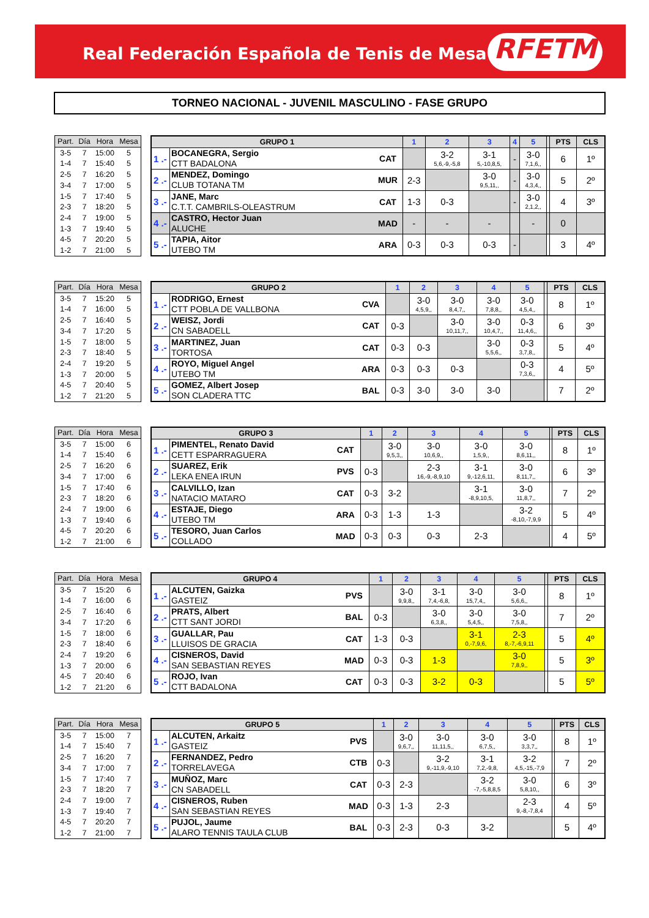Real Federación Española de Tenis de Mesa RFETM
TORNEO NACIONAL - JUVENIL MASCULINO - FASE GRUPO
| Part. | Día | Hora | Mesa |
| --- | --- | --- | --- |
| 3-5 | 7 | 15:00 | 5 |
| 1-4 | 7 | 15:40 | 5 |
| 2-5 | 7 | 16:20 | 5 |
| 3-4 | 7 | 17:00 | 5 |
| 1-5 | 7 | 17:40 | 5 |
| 2-3 | 7 | 18:20 | 5 |
| 2-4 | 7 | 19:00 | 5 |
| 1-3 | 7 | 19:40 | 5 |
| 4-5 | 7 | 20:20 | 5 |
| 1-2 | 7 | 21:00 | 5 |
| GRUPO 1 | | | 1 | 2 | 3 | 4 | 5 | | PTS | CLS |
| --- | --- | --- | --- | --- | --- | --- | --- | --- | --- | --- |
| 1 .- | BOCANEGRA, Sergio CTT BADALONA | CAT | | 3-2 5,6,-9,-5,8 | 3-1 5,-10,8,5, | - | 3-0 7,1,6,, | | 6 | 1º |
| 2 .- | MENDEZ, Domingo CLUB TOTANA TM | MUR | 2-3 | | 3-0 9,5,11,, | - | 3-0 4,3,4,, | | 5 | 2º |
| 3 .- | JANE, Marc C.T.T. CAMBRILS-OLEASTRUM | CAT | 1-3 | 0-3 | | - | 3-0 2,1,2,, | | 4 | 3º |
| 4 .- | CASTRO, Hector Juan ALUCHE | MAD | - | - | - | | - | | 0 | |
| 5 .- | TAPIA, Aitor UTEBO TM | ARA | 0-3 | 0-3 | 0-3 | - | | | 3 | 4º |
| Part. | Día | Hora | Mesa |
| --- | --- | --- | --- |
| 3-5 | 7 | 15:20 | 5 |
| 1-4 | 7 | 16:00 | 5 |
| 2-5 | 7 | 16:40 | 5 |
| 3-4 | 7 | 17:20 | 5 |
| 1-5 | 7 | 18:00 | 5 |
| 2-3 | 7 | 18:40 | 5 |
| 2-4 | 7 | 19:20 | 5 |
| 1-3 | 7 | 20:00 | 5 |
| 4-5 | 7 | 20:40 | 5 |
| 1-2 | 7 | 21:20 | 5 |
| GRUPO 2 | | | 1 | 2 | 3 | 4 | 5 | | PTS | CLS |
| --- | --- | --- | --- | --- | --- | --- | --- | --- | --- | --- |
| 1 .- | RODRIGO, Ernest CTT POBLA DE VALLBONA | CVA | | 3-0 4,5,9,, | 3-0 8,4,7,, | 3-0 7,8,8,, | 3-0 4,5,4,, | | 8 | 1º |
| 2 .- | WEISZ, Jordi CN SABADELL | CAT | 0-3 | | 3-0 10,11,7,, | 3-0 10,4,7,, | 0-3 11,4,6,, | | 6 | 3º |
| 3 .- | MARTINEZ, Juan TORTOSA | CAT | 0-3 | 0-3 | | 3-0 5,5,6,, | 0-3 3,7,8,, | | 5 | 4º |
| 4 .- | ROYO, Miguel Angel UTEBO TM | ARA | 0-3 | 0-3 | 0-3 | | 0-3 7,3,6,, | | 4 | 5º |
| 5 .- | GOMEZ, Albert Josep SON CLADERA TTC | BAL | 0-3 | 3-0 | 3-0 | 3-0 | | | 7 | 2º |
| Part. | Día | Hora | Mesa |
| --- | --- | --- | --- |
| 3-5 | 7 | 15:00 | 6 |
| 1-4 | 7 | 15:40 | 6 |
| 2-5 | 7 | 16:20 | 6 |
| 3-4 | 7 | 17:00 | 6 |
| 1-5 | 7 | 17:40 | 6 |
| 2-3 | 7 | 18:20 | 6 |
| 2-4 | 7 | 19:00 | 6 |
| 1-3 | 7 | 19:40 | 6 |
| 4-5 | 7 | 20:20 | 6 |
| 1-2 | 7 | 21:00 | 6 |
| GRUPO 3 | | | 1 | 2 | 3 | 4 | 5 | | PTS | CLS |
| --- | --- | --- | --- | --- | --- | --- | --- | --- | --- | --- |
| 1 .- | PIMENTEL, Renato David CETT ESPARRAGUERA | CAT | | 3-0 9,5,3,, | 3-0 10,6,9,, | 3-0 1,5,9,, | 3-0 8,6,11,, | | 8 | 1º |
| 2 .- | SUAREZ, Erik LEKA ENEA IRUN | PVS | 0-3 | | 2-3 16,-9,-8,9,10 | 3-1 9,-12,6,11, | 3-0 8,11,7,, | | 6 | 3º |
| 3 .- | CALVILLO, Izan NATACIO MATARO | CAT | 0-3 | 3-2 | | 3-1 -8,9,10,5, | 3-0 11,8,7,, | | 7 | 2º |
| 4 .- | ESTAJE, Diego UTEBO TM | ARA | 0-3 | 1-3 | 1-3 | | 3-2 -8,10,-7,9,9 | | 5 | 4º |
| 5 .- | TESORO, Juan Carlos COLLADO | MAD | 0-3 | 0-3 | 0-3 | 2-3 | | | 4 | 5º |
| Part. | Día | Hora | Mesa |
| --- | --- | --- | --- |
| 3-5 | 7 | 15:20 | 6 |
| 1-4 | 7 | 16:00 | 6 |
| 2-5 | 7 | 16:40 | 6 |
| 3-4 | 7 | 17:20 | 6 |
| 1-5 | 7 | 18:00 | 6 |
| 2-3 | 7 | 18:40 | 6 |
| 2-4 | 7 | 19:20 | 6 |
| 1-3 | 7 | 20:00 | 6 |
| 4-5 | 7 | 20:40 | 6 |
| 1-2 | 7 | 21:20 | 6 |
| GRUPO 4 | | | 1 | 2 | 3 | 4 | 5 | | PTS | CLS |
| --- | --- | --- | --- | --- | --- | --- | --- | --- | --- | --- |
| 1 .- | ALCUTEN, Gaizka GASTEIZ | PVS | | 3-0 9,9,8,, | 3-1 7,4,-6,8, | 3-0 15,7,4,, | 3-0 5,6,6,, | | 8 | 1º |
| 2 .- | PRATS, Albert CTT SANT JORDI | BAL | 0-3 | | 3-0 6,3,8,, | 3-0 5,4,5,, | 3-0 7,5,8,, | | 7 | 2º |
| 3 .- | GUALLAR, Pau LLUISOS DE GRACIA | CAT | 1-3 | 0-3 | | 3-1 0,-7,9,6, | 2-3 8,-7,-6,9,11 | | 5 | 4º |
| 4 .- | CISNEROS, David SAN SEBASTIAN REYES | MAD | 0-3 | 0-3 | 1-3 | | 3-0 7,8,9,, | | 5 | 3º |
| 5 .- | ROJO, Ivan CTT BADALONA | CAT | 0-3 | 0-3 | 3-2 | 0-3 | | | 5 | 5º |
| Part. | Día | Hora | Mesa |
| --- | --- | --- | --- |
| 3-5 | 7 | 15:00 | 7 |
| 1-4 | 7 | 15:40 | 7 |
| 2-5 | 7 | 16:20 | 7 |
| 3-4 | 7 | 17:00 | 7 |
| 1-5 | 7 | 17:40 | 7 |
| 2-3 | 7 | 18:20 | 7 |
| 2-4 | 7 | 19:00 | 7 |
| 1-3 | 7 | 19:40 | 7 |
| 4-5 | 7 | 20:20 | 7 |
| 1-2 | 7 | 21:00 | 7 |
| GRUPO 5 | | | 1 | 2 | 3 | 4 | 5 | | PTS | CLS |
| --- | --- | --- | --- | --- | --- | --- | --- | --- | --- | --- |
| 1 .- | ALCUTEN, Arkaitz GASTEIZ | PVS | | 3-0 9,6,7,, | 3-0 11,11,5,, | 3-0 6,7,5,, | 3-0 3,3,7,, | | 8 | 1º |
| 2 .- | FERNANDEZ, Pedro TORRELAVEGA | CTB | 0-3 | | 3-2 9,-11,9,-9,10 | 3-1 7,2,-9,8, | 3-2 4,5,-15,-7,9 | | 7 | 2º |
| 3 .- | MUÑOZ, Marc CN SABADELL | CAT | 0-3 | 2-3 | | 3-2 -7,-5,8,8,5 | 3-0 5,8,10,, | | 6 | 3º |
| 4 .- | CISNEROS, Ruben SAN SEBASTIAN REYES | MAD | 0-3 | 1-3 | 2-3 | | 2-3 9,-8,-7,8,4 | | 4 | 5º |
| 5 .- | PUJOL, Jaume ALARO TENNIS TAULA CLUB | BAL | 0-3 | 2-3 | 0-3 | 3-2 | | | 5 | 4º |